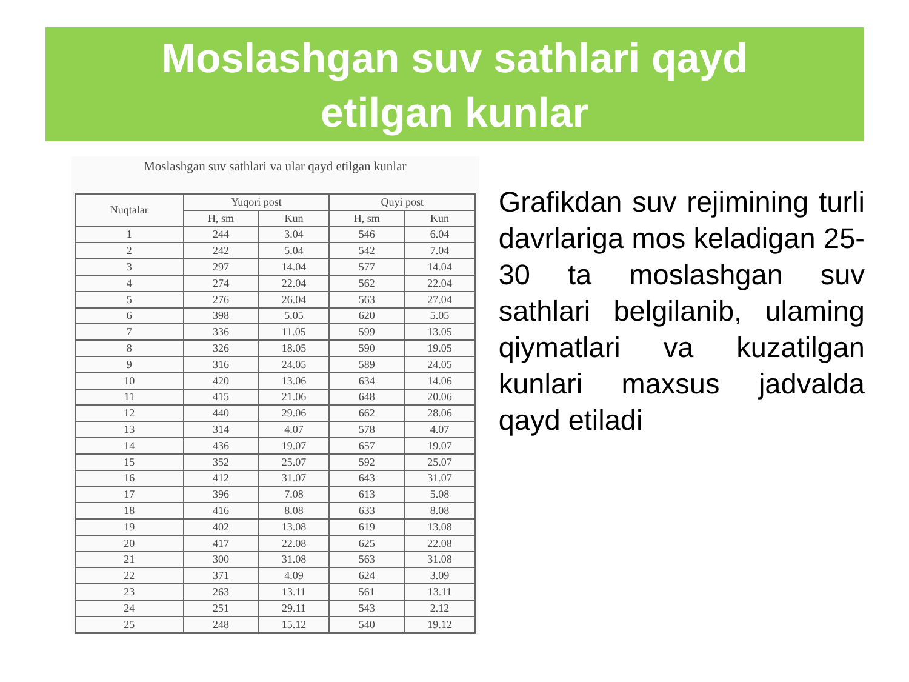Moslashgan suv sathlari qayd
etilgan kunlar
Moslashgan suv sathlari va ular qayd etilgan kunlar
| Nuqtalar | Yuqori post | | Quyi post | |
| --- | --- | --- | --- | --- |
| | H, sm | Kun | H, sm | Kun |
| 1 | 244 | 3.04 | 546 | 6.04 |
| 2 | 242 | 5.04 | 542 | 7.04 |
| 3 | 297 | 14.04 | 577 | 14.04 |
| 4 | 274 | 22.04 | 562 | 22.04 |
| 5 | 276 | 26.04 | 563 | 27.04 |
| 6 | 398 | 5.05 | 620 | 5.05 |
| 7 | 336 | 11.05 | 599 | 13.05 |
| 8 | 326 | 18.05 | 590 | 19.05 |
| 9 | 316 | 24.05 | 589 | 24.05 |
| 10 | 420 | 13.06 | 634 | 14.06 |
| 11 | 415 | 21.06 | 648 | 20.06 |
| 12 | 440 | 29.06 | 662 | 28.06 |
| 13 | 314 | 4.07 | 578 | 4.07 |
| 14 | 436 | 19.07 | 657 | 19.07 |
| 15 | 352 | 25.07 | 592 | 25.07 |
| 16 | 412 | 31.07 | 643 | 31.07 |
| 17 | 396 | 7.08 | 613 | 5.08 |
| 18 | 416 | 8.08 | 633 | 8.08 |
| 19 | 402 | 13.08 | 619 | 13.08 |
| 20 | 417 | 22.08 | 625 | 22.08 |
| 21 | 300 | 31.08 | 563 | 31.08 |
| 22 | 371 | 4.09 | 624 | 3.09 |
| 23 | 263 | 13.11 | 561 | 13.11 |
| 24 | 251 | 29.11 | 543 | 2.12 |
| 25 | 248 | 15.12 | 540 | 19.12 |
Grafikdan suv rejimining turli davrlariga mos keladigan 25-30 ta moslashgan suv sathlari belgilanib, ulaming qiymatlari va kuzatilgan kunlari maxsus jadvalda qayd etiladi